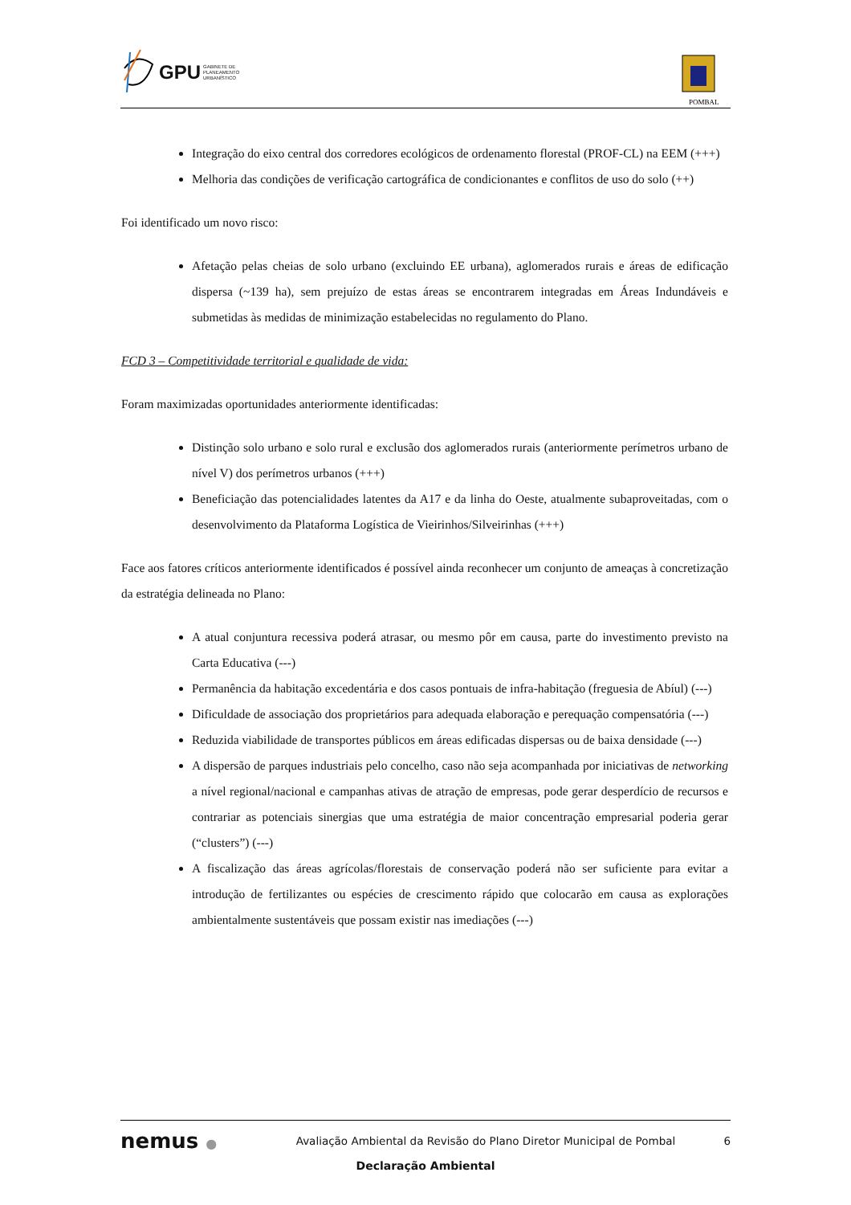GPU GABINETE DE
PLANEAMENTO
URBANÍSTICO
POMBAL
Integração do eixo central dos corredores ecológicos de ordenamento florestal (PROF-CL) na EEM (+++)
Melhoria das condições de verificação cartográfica de condicionantes e conflitos de uso do solo (++)
Foi identificado um novo risco:
Afetação pelas cheias de solo urbano (excluindo EE urbana), aglomerados rurais e áreas de edificação dispersa (~139 ha), sem prejuízo de estas áreas se encontrarem integradas em Áreas Indundáveis e submetidas às medidas de minimização estabelecidas no regulamento do Plano.
FCD 3 – Competitividade territorial e qualidade de vida:
Foram maximizadas oportunidades anteriormente identificadas:
Distinção solo urbano e solo rural e exclusão dos aglomerados rurais (anteriormente perímetros urbano de nível V) dos perímetros urbanos (+++)
Beneficiação das potencialidades latentes da A17 e da linha do Oeste, atualmente subaproveitadas, com o desenvolvimento da Plataforma Logística de Vieirinhos/Silveirinhas (+++)
Face aos fatores críticos anteriormente identificados é possível ainda reconhecer um conjunto de ameaças à concretização da estratégia delineada no Plano:
A atual conjuntura recessiva poderá atrasar, ou mesmo pôr em causa, parte do investimento previsto na Carta Educativa (---)
Permanência da habitação excedentária e dos casos pontuais de infra-habitação (freguesia de Abíul) (---)
Dificuldade de associação dos proprietários para adequada elaboração e perequação compensatória (---)
Reduzida viabilidade de transportes públicos em áreas edificadas dispersas ou de baixa densidade (---)
A dispersão de parques industriais pelo concelho, caso não seja acompanhada por iniciativas de networking a nível regional/nacional e campanhas ativas de atração de empresas, pode gerar desperdício de recursos e contrariar as potenciais sinergias que uma estratégia de maior concentração empresarial poderia gerar (“clusters”) (---)
A fiscalização das áreas agrícolas/florestais de conservação poderá não ser suficiente para evitar a introdução de fertilizantes ou espécies de crescimento rápido que colocarão em causa as explorações ambientalmente sustentáveis que possam existir nas imediações (---)
nemus ●
Avaliação Ambiental da Revisão do Plano Diretor Municipal de Pombal
6
Declaração Ambiental